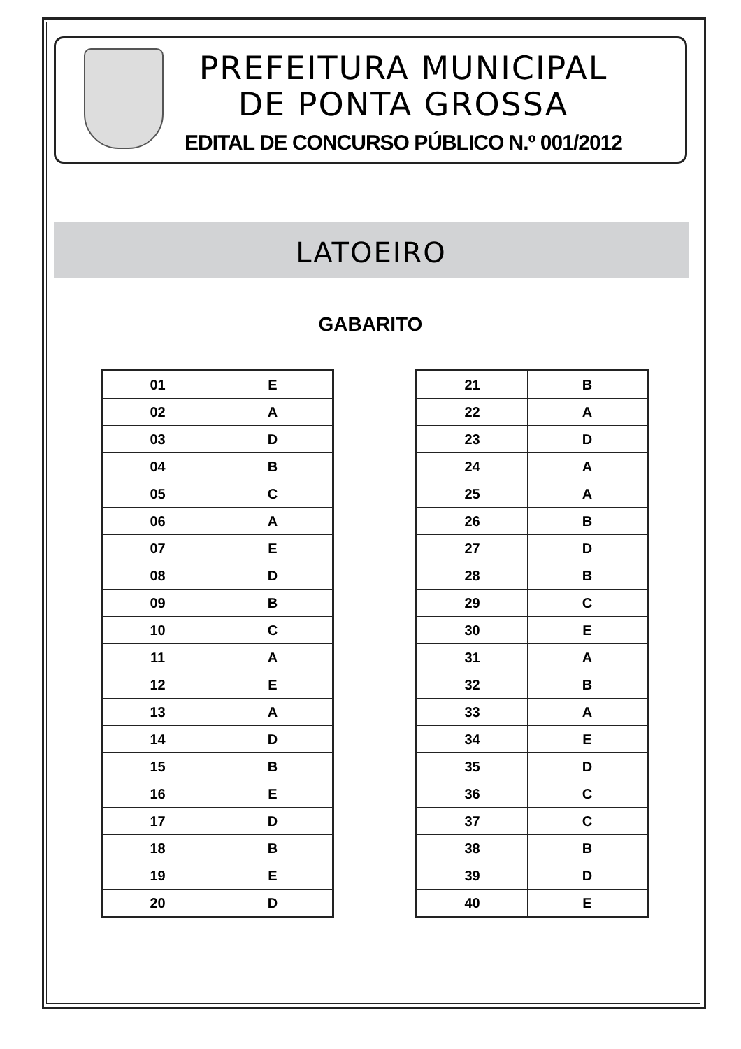PREFEITURA MUNICIPAL
DE PONTA GROSSA
EDITAL DE CONCURSO PÚBLICO N.º 001/2012
LATOEIRO
GABARITO
| 01 | E |
| 02 | A |
| 03 | D |
| 04 | B |
| 05 | C |
| 06 | A |
| 07 | E |
| 08 | D |
| 09 | B |
| 10 | C |
| 11 | A |
| 12 | E |
| 13 | A |
| 14 | D |
| 15 | B |
| 16 | E |
| 17 | D |
| 18 | B |
| 19 | E |
| 20 | D |
| 21 | B |
| 22 | A |
| 23 | D |
| 24 | A |
| 25 | A |
| 26 | B |
| 27 | D |
| 28 | B |
| 29 | C |
| 30 | E |
| 31 | A |
| 32 | B |
| 33 | A |
| 34 | E |
| 35 | D |
| 36 | C |
| 37 | C |
| 38 | B |
| 39 | D |
| 40 | E |